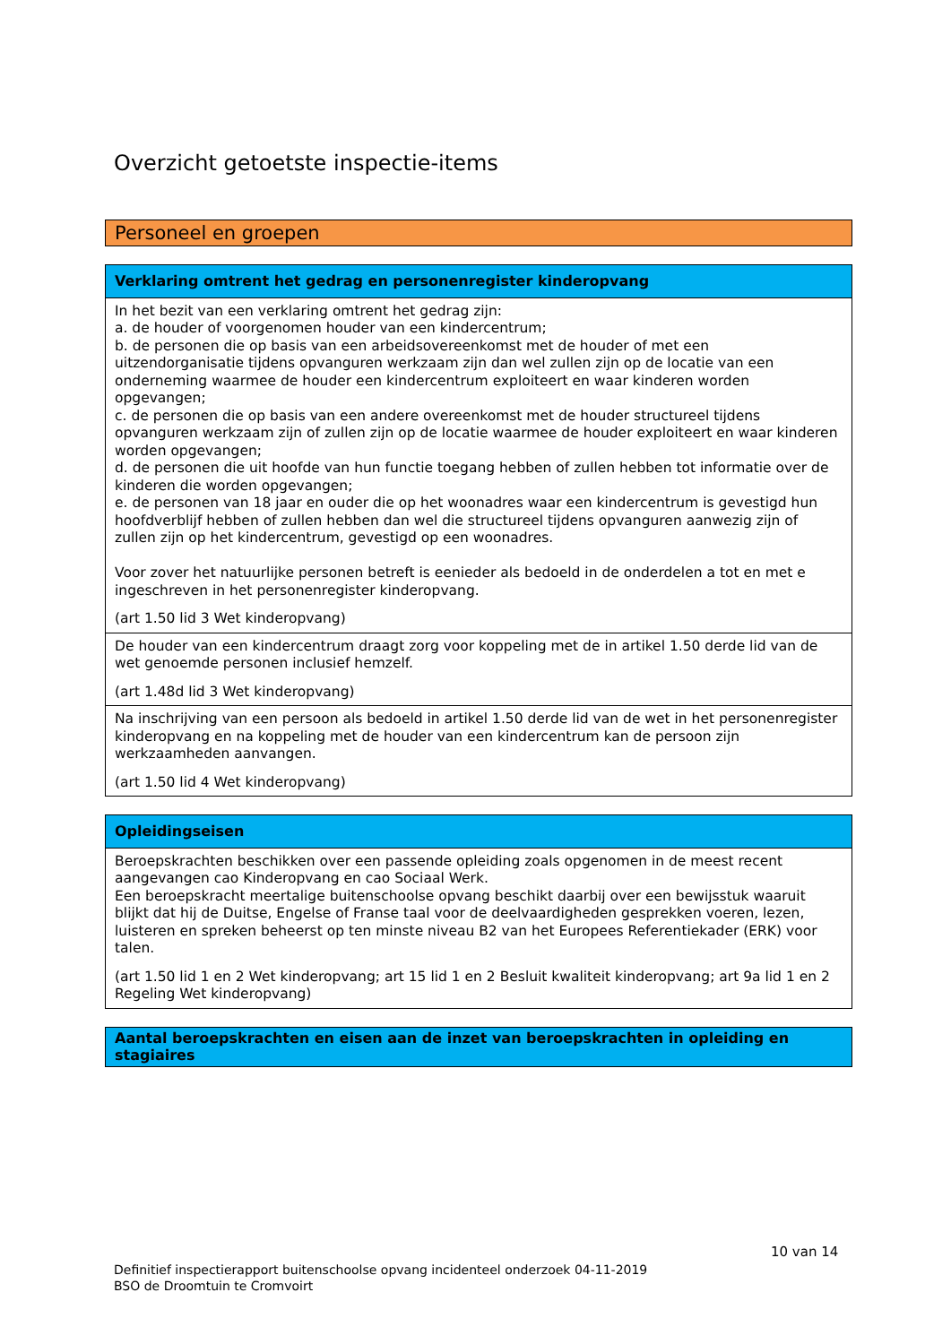Overzicht getoetste inspectie-items
Personeel en groepen
| Verklaring omtrent het gedrag en personenregister kinderopvang |
| --- |
| In het bezit van een verklaring omtrent het gedrag zijn: a. de houder of voorgenomen houder van een kindercentrum; b. de personen die op basis van een arbeidsovereenkomst met de houder of met een uitzendorganisatie tijdens opvanguren werkzaam zijn dan wel zullen zijn op de locatie van een onderneming waarmee de houder een kindercentrum exploiteert en waar kinderen worden opgevangen; c. de personen die op basis van een andere overeenkomst met de houder structureel tijdens opvanguren werkzaam zijn of zullen zijn op de locatie waarmee de houder exploiteert en waar kinderen worden opgevangen; d. de personen die uit hoofde van hun functie toegang hebben of zullen hebben tot informatie over de kinderen die worden opgevangen; e. de personen van 18 jaar en ouder die op het woonadres waar een kindercentrum is gevestigd hun hoofdverblijf hebben of zullen hebben dan wel die structureel tijdens opvanguren aanwezig zijn of zullen zijn op het kindercentrum, gevestigd op een woonadres. Voor zover het natuurlijke personen betreft is eenieder als bedoeld in de onderdelen a tot en met e ingeschreven in het personenregister kinderopvang. (art 1.50 lid 3 Wet kinderopvang) |
| De houder van een kindercentrum draagt zorg voor koppeling met de in artikel 1.50 derde lid van de wet genoemde personen inclusief hemzelf. (art 1.48d lid 3 Wet kinderopvang) |
| Na inschrijving van een persoon als bedoeld in artikel 1.50 derde lid van de wet in het personenregister kinderopvang en na koppeling met de houder van een kindercentrum kan de persoon zijn werkzaamheden aanvangen. (art 1.50 lid 4 Wet kinderopvang) |
| Opleidingseisen |
| --- |
| Beroepskrachten beschikken over een passende opleiding zoals opgenomen in de meest recent aangevangen cao Kinderopvang en cao Sociaal Werk. Een beroepskracht meertalige buitenschoolse opvang beschikt daarbij over een bewijsstuk waaruit blijkt dat hij de Duitse, Engelse of Franse taal voor de deelvaardigheden gesprekken voeren, lezen, luisteren en spreken beheerst op ten minste niveau B2 van het Europees Referentiekader (ERK) voor talen. (art 1.50 lid 1 en 2 Wet kinderopvang; art 15 lid 1 en 2 Besluit kwaliteit kinderopvang; art 9a lid 1 en 2 Regeling Wet kinderopvang) |
| Aantal beroepskrachten en eisen aan de inzet van beroepskrachten in opleiding en stagiaires |
| --- |
10 van 14
Definitief inspectierapport buitenschoolse opvang incidenteel onderzoek 04-11-2019
BSO de Droomtuin te Cromvoirt